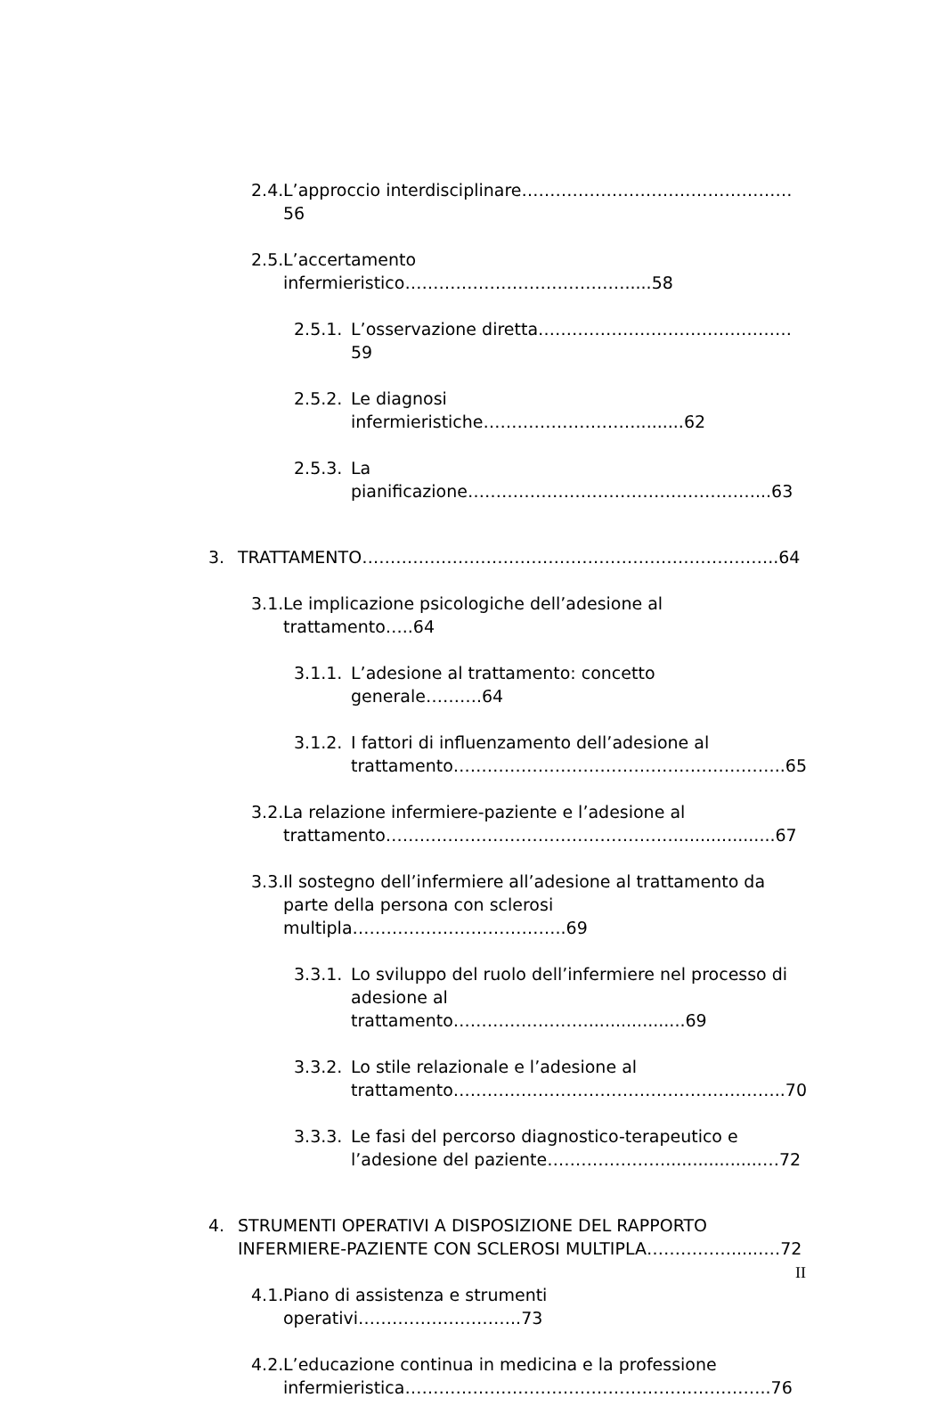2.4. L’approccio interdisciplinare…………………………………………56
2.5. L’accertamento infermieristico………………………………….....58
2.5.1. L’osservazione diretta………………………………………59
2.5.2. Le diagnosi infermieristiche……………………….........62
2.5.3. La pianificazione……………………………………………...63
3. TRATTAMENTO………………………………………………………………..64
3.1. Le implicazione psicologiche dell’adesione al trattamento…..64
3.1.1. L’adesione al trattamento: concetto generale……….64
3.1.2. I fattori di influenzamento dell’adesione al
trattamento…………………………………………………..65
3.2. La relazione infermiere-paziente e l’adesione al
trattamento……………………………………………...................67
3.3. Il sostegno dell’infermiere all’adesione al trattamento da parte della persona con sclerosi multipla………………………………..69
3.3.1. Lo sviluppo del ruolo dell’infermiere nel processo di adesione al trattamento……………………..................69
3.3.2. Lo stile relazionale e l’adesione al
trattamento…………………………………………………..70
3.3.3. Le fasi del percorso diagnostico-terapeutico e
l’adesione del paziente…………………..................…72
4. STRUMENTI OPERATIVI A DISPOSIZIONE DEL RAPPORTO INFERMIERE-PAZIENTE CON SCLEROSI MULTIPLA……………......…72
4.1. Piano di assistenza e strumenti operativi………………………..73
4.2. L’educazione continua in medicina e la professione
infermieristica………………………………………………………..76
II